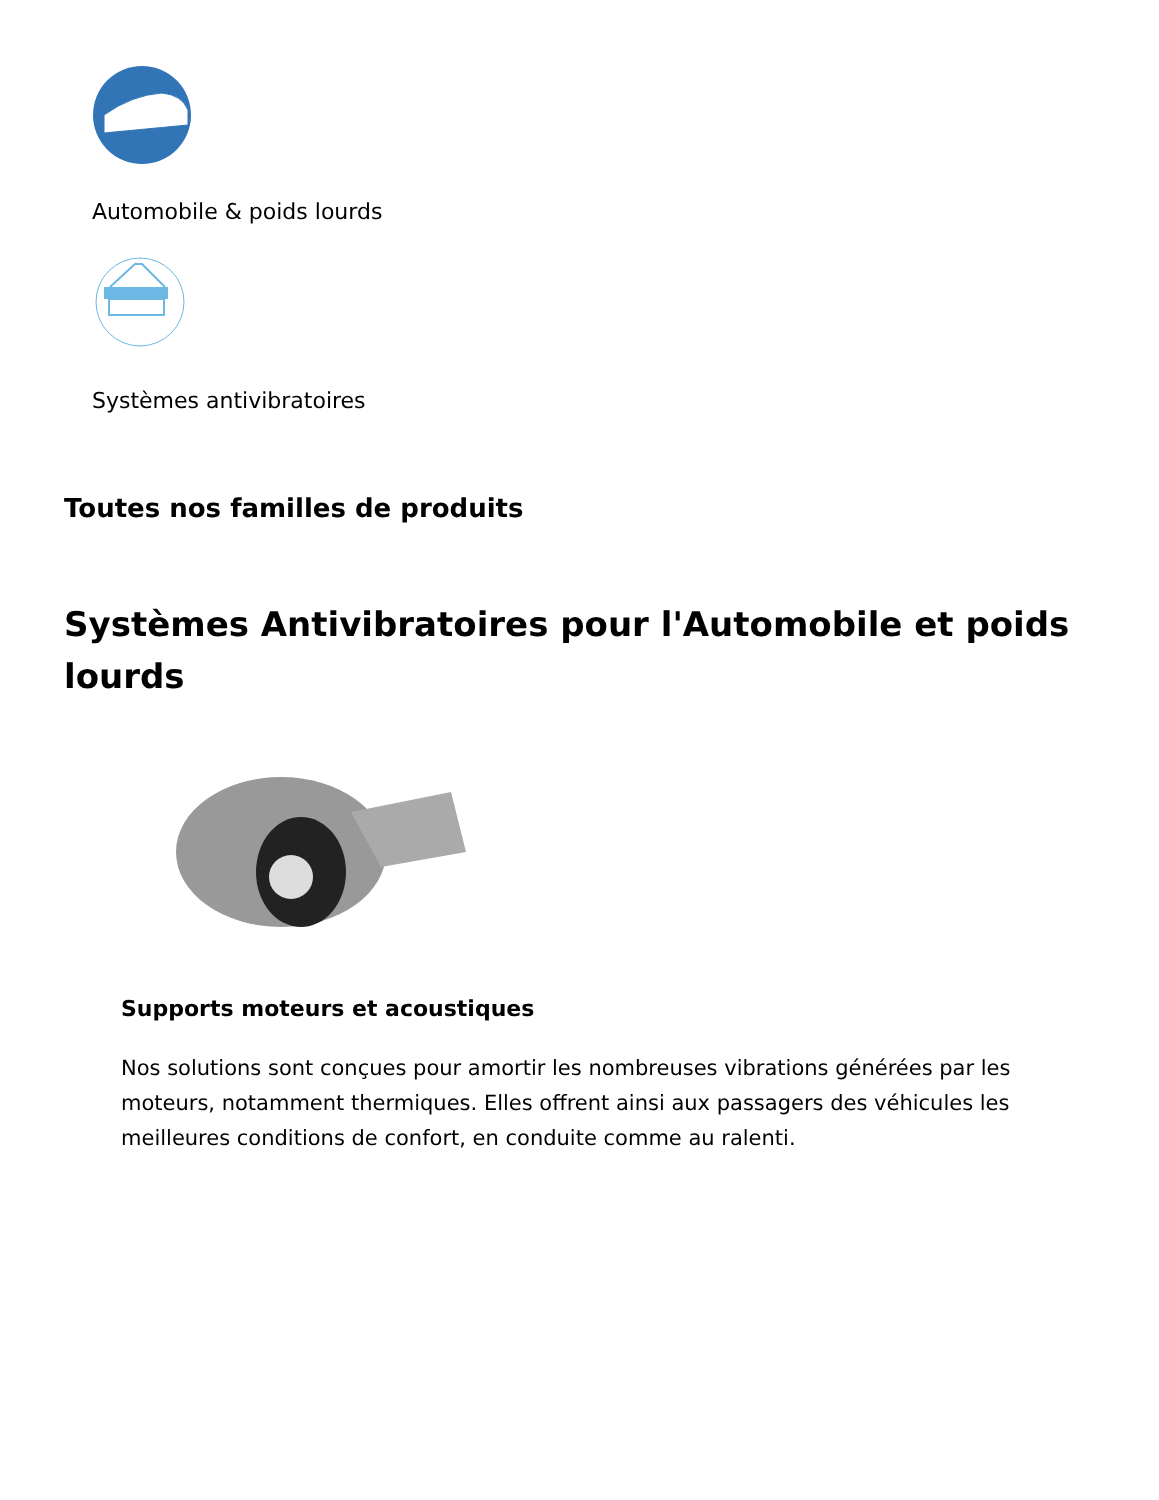Automobile & poids lourds
Systèmes antivibratoires
Toutes nos familles de produits
Systèmes Antivibratoires pour l'Automobile et poids lourds
Supports moteurs et acoustiques
Nos solutions sont conçues pour amortir les nombreuses vibrations générées par les moteurs, notamment thermiques. Elles offrent ainsi aux passagers des véhicules les meilleures conditions de confort, en conduite comme au ralenti.